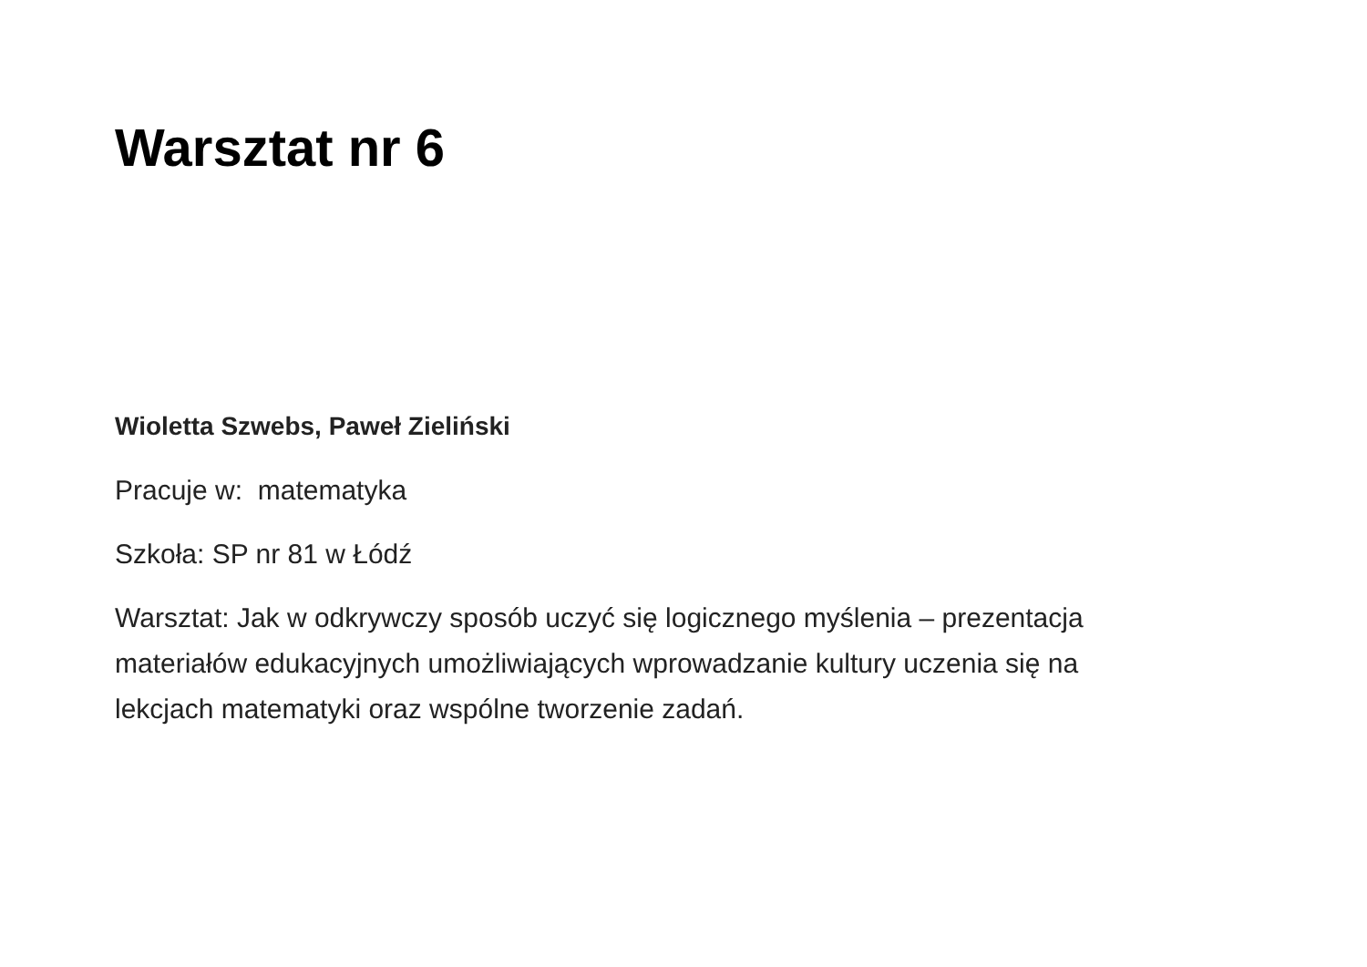Warsztat nr 6
Wioletta Szwebs, Paweł Zieliński
Pracuje w: matematyka
Szkoła: SP nr 81 w Łódź
Warsztat: Jak w odkrywczy sposób uczyć się logicznego myślenia – prezentacja materiałów edukacyjnych umożliwiających wprowadzanie kultury uczenia się na lekcjach matematyki oraz wspólne tworzenie zadań.